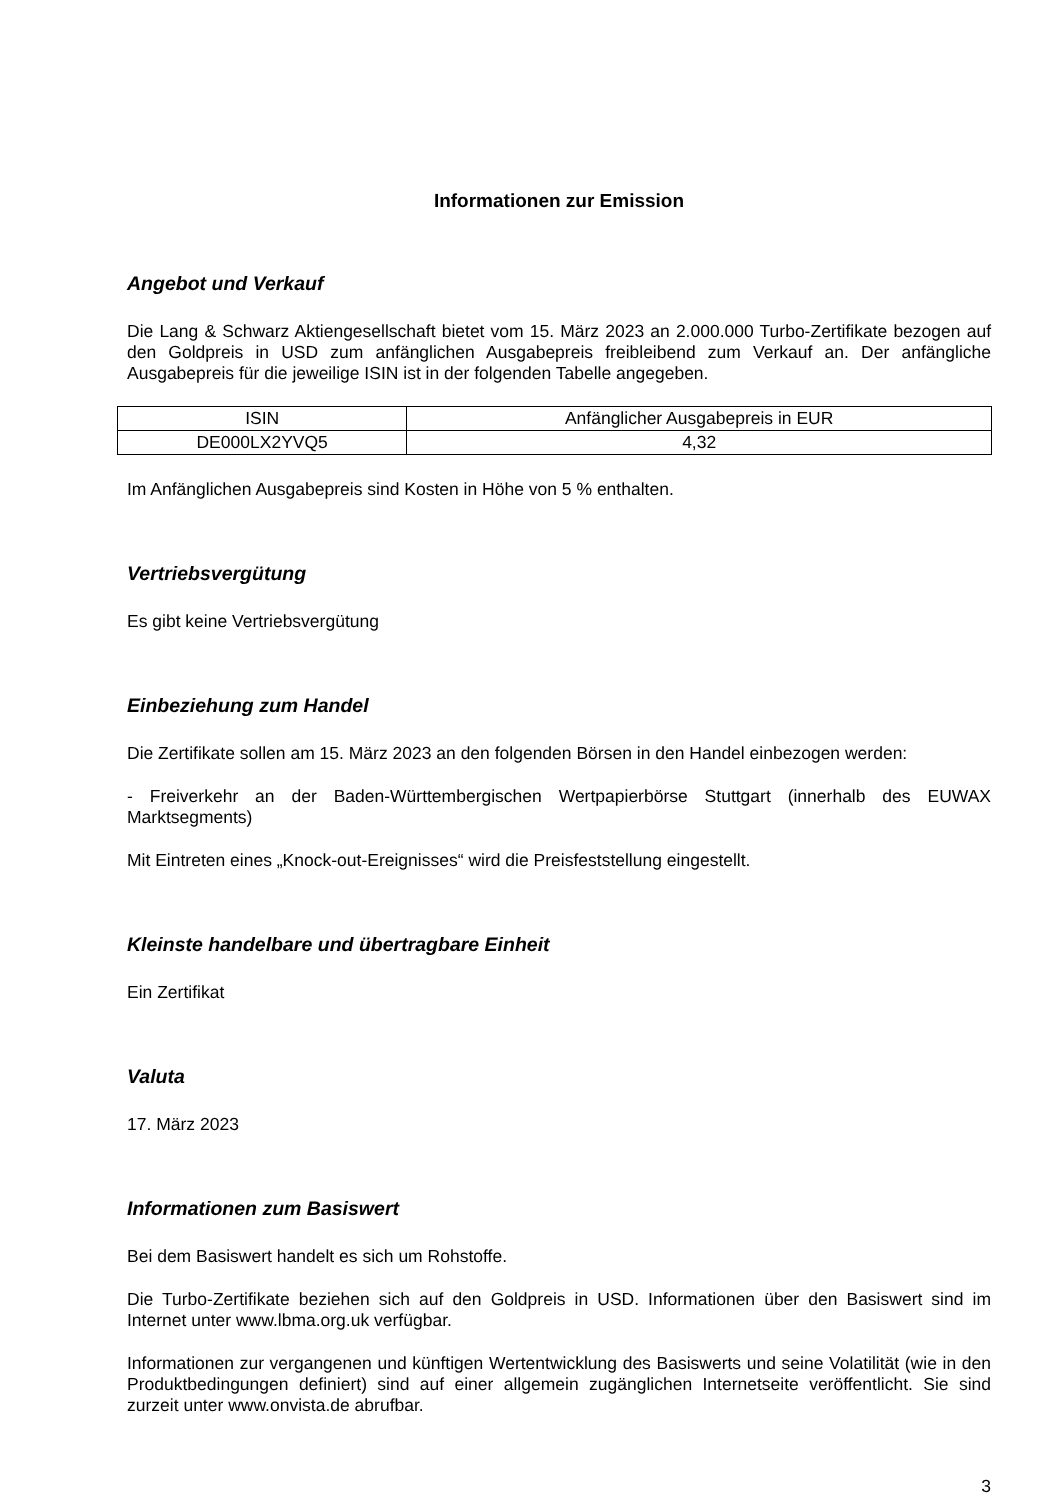Informationen zur Emission
Angebot und Verkauf
Die Lang & Schwarz Aktiengesellschaft bietet vom 15. März 2023 an 2.000.000 Turbo-Zertifikate bezogen auf den Goldpreis in USD zum anfänglichen Ausgabepreis freibleibend zum Verkauf an. Der anfängliche Ausgabepreis für die jeweilige ISIN ist in der folgenden Tabelle angegeben.
| ISIN | Anfänglicher Ausgabepreis in EUR |
| DE000LX2YVQ5 | 4,32 |
Im Anfänglichen Ausgabepreis sind Kosten in Höhe von 5 % enthalten.
Vertriebsvergütung
Es gibt keine Vertriebsvergütung
Einbeziehung zum Handel
Die Zertifikate sollen am 15. März 2023 an den folgenden Börsen in den Handel einbezogen werden:
- Freiverkehr an der Baden-Württembergischen Wertpapierbörse Stuttgart (innerhalb des EUWAX Marktsegments)
Mit Eintreten eines „Knock-out-Ereignisses“ wird die Preisfeststellung eingestellt.
Kleinste handelbare und übertragbare Einheit
Ein Zertifikat
Valuta
17. März 2023
Informationen zum Basiswert
Bei dem Basiswert handelt es sich um Rohstoffe.
Die Turbo-Zertifikate beziehen sich auf den Goldpreis in USD. Informationen über den Basiswert sind im Internet unter www.lbma.org.uk verfügbar.
Informationen zur vergangenen und künftigen Wertentwicklung des Basiswerts und seine Volatilität (wie in den Produktbedingungen definiert) sind auf einer allgemein zugänglichen Internetseite veröffentlicht. Sie sind zurzeit unter www.onvista.de abrufbar.
3